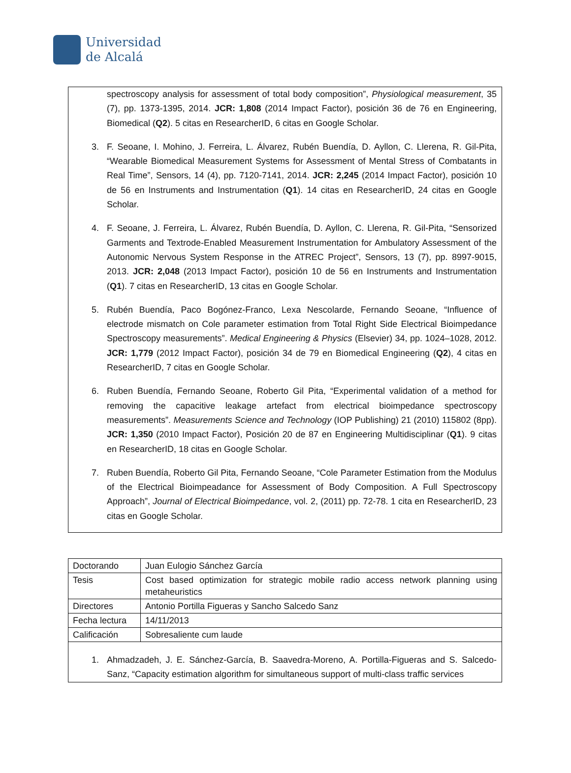Universidad
de Alcalá
spectroscopy analysis for assessment of total body composition”, Physiological measurement, 35 (7), pp. 1373-1395, 2014. JCR: 1,808 (2014 Impact Factor), posición 36 de 76 en Engineering, Biomedical (Q2). 5 citas en ResearcherID, 6 citas en Google Scholar.
3. F. Seoane, I. Mohino, J. Ferreira, L. Álvarez, Rubén Buendía, D. Ayllon, C. Llerena, R. Gil-Pita, “Wearable Biomedical Measurement Systems for Assessment of Mental Stress of Combatants in Real Time”, Sensors, 14 (4), pp. 7120-7141, 2014. JCR: 2,245 (2014 Impact Factor), posición 10 de 56 en Instruments and Instrumentation (Q1). 14 citas en ResearcherID, 24 citas en Google Scholar.
4. F. Seoane, J. Ferreira, L. Álvarez, Rubén Buendía, D. Ayllon, C. Llerena, R. Gil-Pita, “Sensorized Garments and Textrode-Enabled Measurement Instrumentation for Ambulatory Assessment of the Autonomic Nervous System Response in the ATREC Project”, Sensors, 13 (7), pp. 8997-9015, 2013. JCR: 2,048 (2013 Impact Factor), posición 10 de 56 en Instruments and Instrumentation (Q1). 7 citas en ResearcherID, 13 citas en Google Scholar.
5. Rubén Buendía, Paco Bogónez-Franco, Lexa Nescolarde, Fernando Seoane, “Influence of electrode mismatch on Cole parameter estimation from Total Right Side Electrical Bioimpedance Spectroscopy measurements”. Medical Engineering & Physics (Elsevier) 34, pp. 1024–1028, 2012. JCR: 1,779 (2012 Impact Factor), posición 34 de 79 en Biomedical Engineering (Q2), 4 citas en ResearcherID, 7 citas en Google Scholar.
6. Ruben Buendía, Fernando Seoane, Roberto Gil Pita, “Experimental validation of a method for removing the capacitive leakage artefact from electrical bioimpedance spectroscopy measurements”. Measurements Science and Technology (IOP Publishing) 21 (2010) 115802 (8pp). JCR: 1,350 (2010 Impact Factor), Posición 20 de 87 en Engineering Multidisciplinar (Q1). 9 citas en ResearcherID, 18 citas en Google Scholar.
7. Ruben Buendía, Roberto Gil Pita, Fernando Seoane, “Cole Parameter Estimation from the Modulus of the Electrical Bioimpeadance for Assessment of Body Composition. A Full Spectroscopy Approach”, Journal of Electrical Bioimpedance, vol. 2, (2011) pp. 72-78. 1 cita en ResearcherID, 23 citas en Google Scholar.
| Doctorando | Juan Eulogio Sánchez García |
| Tesis | Cost based optimization for strategic mobile radio access network planning using metaheuristics |
| Directores | Antonio Portilla Figueras y Sancho Salcedo Sanz |
| Fecha lectura | 14/11/2013 |
| Calificación | Sobresaliente cum laude |
| 1. Ahmadzadeh, J. E. Sánchez-García, B. Saavedra-Moreno, A. Portilla-Figueras and S. Salcedo-Sanz, “Capacity estimation algorithm for simultaneous support of multi-class traffic services | |